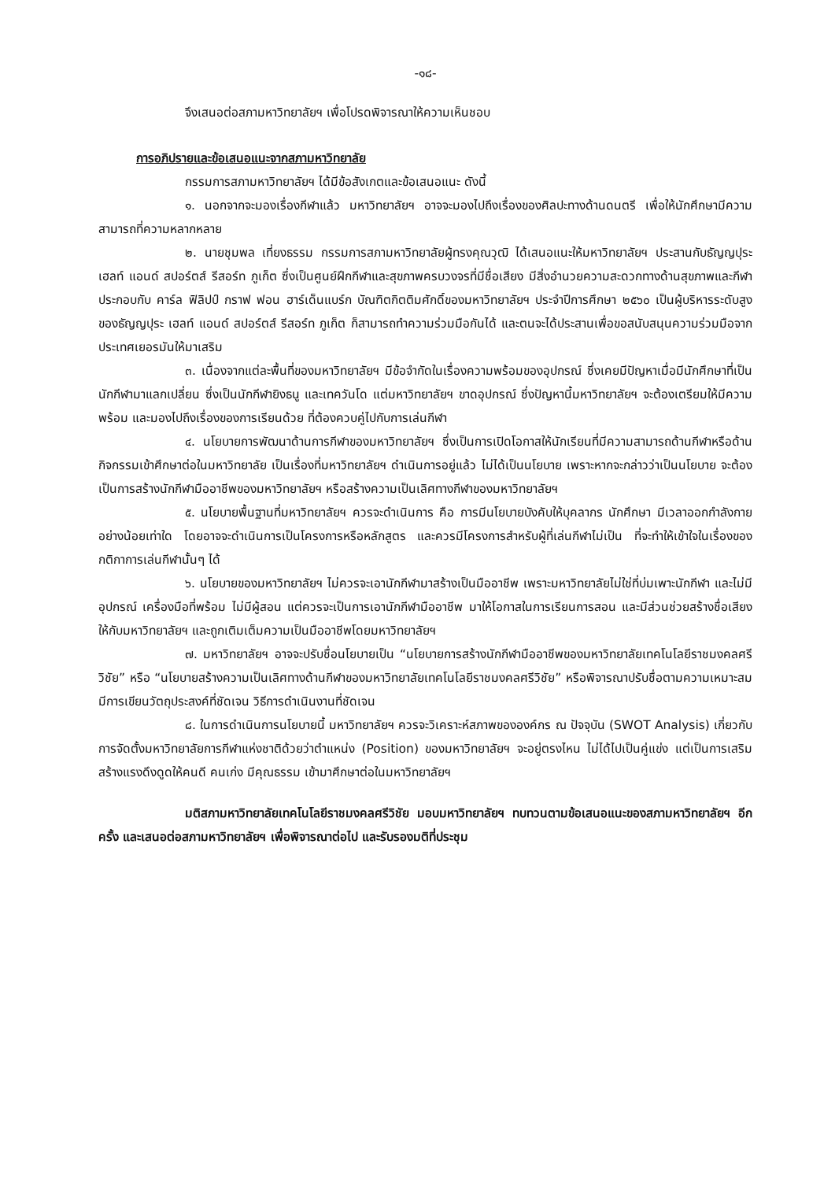-๑๘-
จึงเสนอต่อสภามหาวิทยาลัยฯ เพื่อโปรดพิจารณาให้ความเห็นชอบ
การอภิปรายและข้อเสนอแนะจากสภามหาวิทยาลัย
กรรมการสภามหาวิทยาลัยฯ ได้มีข้อสังเกตและข้อเสนอแนะ ดังนี้
๑. นอกจากจะมองเรื่องกีฬาแล้ว มหาวิทยาลัยฯ อาจจะมองไปถึงเรื่องของศิลปะทางด้านดนตรี เพื่อให้นักศึกษามีความสามารถที่ความหลากหลาย
๒. นายชุมพล เที่ยงธรรม กรรมการสภามหาวิทยาลัยผู้ทรงคุณวุฒิ ได้เสนอแนะให้มหาวิทยาลัยฯ ประสานกับธัญญปุระ เฮลท์ แอนด์ สปอร์ตส์ รีสอร์ท ภูเก็ต ซึ่งเป็นศูนย์ฝึกกีฬาและสุขภาพครบวงจรที่มีชื่อเสียง มีสิ่งอำนวยความสะดวกทางด้านสุขภาพและกีฬา ประกอบกับ คาร์ล ฟิลิปป์ กราฟ ฟอน ฮาร์เด็นแบร์ก บัณฑิตกิตติมศักดิ์ของมหาวิทยาลัยฯ ประจำปีการศึกษา ๒๕๖๐ เป็นผู้บริหารระดับสูงของธัญญปุระ เฮลท์ แอนด์ สปอร์ตส์ รีสอร์ท ภูเก็ต ก็สามารถทำความร่วมมือกันได้ และตนจะได้ประสานเพื่อขอสนับสนุนความร่วมมือจากประเทศเยอรมันให้มาเสริม
๓. เนื่องจากแต่ละพื้นที่ของมหาวิทยาลัยฯ มีข้อจำกัดในเรื่องความพร้อมของอุปกรณ์ ซึ่งเคยมีปัญหาเมื่อมีนักศึกษาที่เป็นนักกีฬามาแลกเปลี่ยน ซึ่งเป็นนักกีฬายิงธนู และเทควันโด แต่มหาวิทยาลัยฯ ขาดอุปกรณ์ ซึ่งปัญหานี้มหาวิทยาลัยฯ จะต้องเตรียมให้มีความพร้อม และมองไปถึงเรื่องของการเรียนด้วย ที่ต้องควบคู่ไปกับการเล่นกีฬา
๔. นโยบายการพัฒนาด้านการกีฬาของมหาวิทยาลัยฯ ซึ่งเป็นการเปิดโอกาสให้นักเรียนที่มีความสามารถด้านกีฬาหรือด้านกิจกรรมเข้าศึกษาต่อในมหาวิทยาลัย เป็นเรื่องที่มหาวิทยาลัยฯ ดำเนินการอยู่แล้ว ไม่ได้เป็นนโยบาย เพราะหากจะกล่าวว่าเป็นนโยบาย จะต้องเป็นการสร้างนักกีฬามืออาชีพของมหาวิทยาลัยฯ หรือสร้างความเป็นเลิศทางกีฬาของมหาวิทยาลัยฯ
๕. นโยบายพื้นฐานที่มหาวิทยาลัยฯ ควรจะดำเนินการ คือ การมีนโยบายบังคับให้บุคลากร นักศึกษา มีเวลาออกกำลังกาย อย่างน้อยเท่าใด โดยอาจจะดำเนินการเป็นโครงการหรือหลักสูตร และควรมีโครงการสำหรับผู้ที่เล่นกีฬาไม่เป็น ที่จะทำให้เข้าใจในเรื่องของกติกาการเล่นกีฬานั้นๆ ได้
๖. นโยบายของมหาวิทยาลัยฯ ไม่ควรจะเอานักกีฬามาสร้างเป็นมืออาชีพ เพราะมหาวิทยาลัยไม่ใช่ที่บ่มเพาะนักกีฬา และไม่มีอุปกรณ์ เครื่องมือที่พร้อม ไม่มีผู้สอน แต่ควรจะเป็นการเอานักกีฬามืออาชีพ มาให้โอกาสในการเรียนการสอน และมีส่วนช่วยสร้างชื่อเสียงให้กับมหาวิทยาลัยฯ และถูกเติมเต็มความเป็นมืออาชีพโดยมหาวิทยาลัยฯ
๗. มหาวิทยาลัยฯ อาจจะปรับชื่อนโยบายเป็น “นโยบายการสร้างนักกีฬามืออาชีพของมหาวิทยาลัยเทคโนโลยีราชมงคลศรีวิชัย” หรือ “นโยบายสร้างความเป็นเลิศทางด้านกีฬาของมหาวิทยาลัยเทคโนโลยีราชมงคลศรีวิชัย” หรือพิจารณาปรับชื่อตามความเหมาะสม มีการเขียนวัตถุประสงค์ที่ชัดเจน วิธีการดำเนินงานที่ชัดเจน
๘. ในการดำเนินการนโยบายนี้ มหาวิทยาลัยฯ ควรจะวิเคราะห์สภาพขององค์กร ณ ปัจจุบัน (SWOT Analysis) เกี่ยวกับการจัดตั้งมหาวิทยาลัยการกีฬาแห่งชาติด้วยว่าตำแหน่ง (Position) ของมหาวิทยาลัยฯ จะอยู่ตรงไหน ไม่ได้ไปเป็นคู่แข่ง แต่เป็นการเสริม สร้างแรงดึงดูดให้คนดี คนเก่ง มีคุณธรรม เข้ามาศึกษาต่อในมหาวิทยาลัยฯ
มติสภามหาวิทยาลัยเทคโนโลยีราชมงคลศรีวิชัย มอบมหาวิทยาลัยฯ ทบทวนตามข้อเสนอแนะของสภามหาวิทยาลัยฯ อีกครั้ง และเสนอต่อสภามหาวิทยาลัยฯ เพื่อพิจารณาต่อไป และรับรองมติที่ประชุม